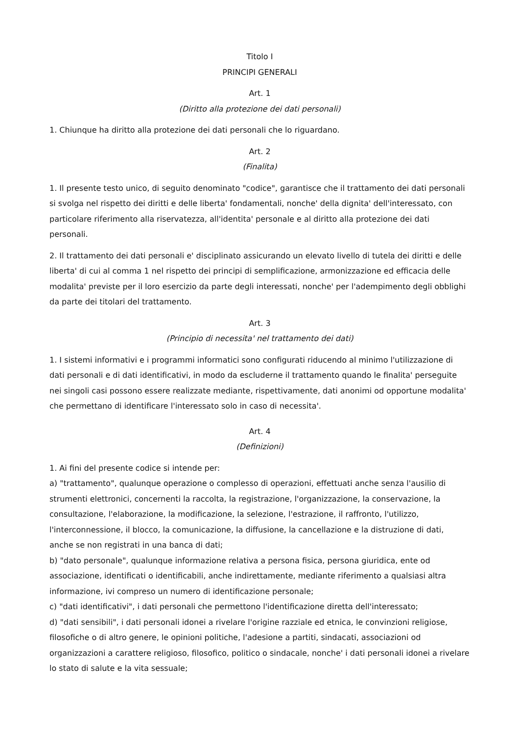Titolo I
PRINCIPI GENERALI
Art. 1
(Diritto alla protezione dei dati personali)
1. Chiunque ha diritto alla protezione dei dati personali che lo riguardano.
Art. 2
(Finalita)
1. Il presente testo unico, di seguito denominato "codice", garantisce che il trattamento dei dati personali si svolga nel rispetto dei diritti e delle liberta' fondamentali, nonche' della dignita' dell'interessato, con particolare riferimento alla riservatezza, all'identita' personale e al diritto alla protezione dei dati personali.
2. Il trattamento dei dati personali e' disciplinato assicurando un elevato livello di tutela dei diritti e delle liberta' di cui al comma 1 nel rispetto dei principi di semplificazione, armonizzazione ed efficacia delle modalita' previste per il loro esercizio da parte degli interessati, nonche' per l'adempimento degli obblighi da parte dei titolari del trattamento.
Art. 3
(Principio di necessita' nel trattamento dei dati)
1. I sistemi informativi e i programmi informatici sono configurati riducendo al minimo l'utilizzazione di dati personali e di dati identificativi, in modo da escluderne il trattamento quando le finalita' perseguite nei singoli casi possono essere realizzate mediante, rispettivamente, dati anonimi od opportune modalita' che permettano di identificare l'interessato solo in caso di necessita'.
Art. 4
(Definizioni)
1. Ai fini del presente codice si intende per:
a) "trattamento", qualunque operazione o complesso di operazioni, effettuati anche senza l'ausilio di strumenti elettronici, concernenti la raccolta, la registrazione, l'organizzazione, la conservazione, la consultazione, l'elaborazione, la modificazione, la selezione, l'estrazione, il raffronto, l'utilizzo, l'interconnessione, il blocco, la comunicazione, la diffusione, la cancellazione e la distruzione di dati, anche se non registrati in una banca di dati;
b) "dato personale", qualunque informazione relativa a persona fisica, persona giuridica, ente od associazione, identificati o identificabili, anche indirettamente, mediante riferimento a qualsiasi altra informazione, ivi compreso un numero di identificazione personale;
c) "dati identificativi", i dati personali che permettono l'identificazione diretta dell'interessato;
d) "dati sensibili", i dati personali idonei a rivelare l'origine razziale ed etnica, le convinzioni religiose, filosofiche o di altro genere, le opinioni politiche, l'adesione a partiti, sindacati, associazioni od organizzazioni a carattere religioso, filosofico, politico o sindacale, nonche' i dati personali idonei a rivelare lo stato di salute e la vita sessuale;